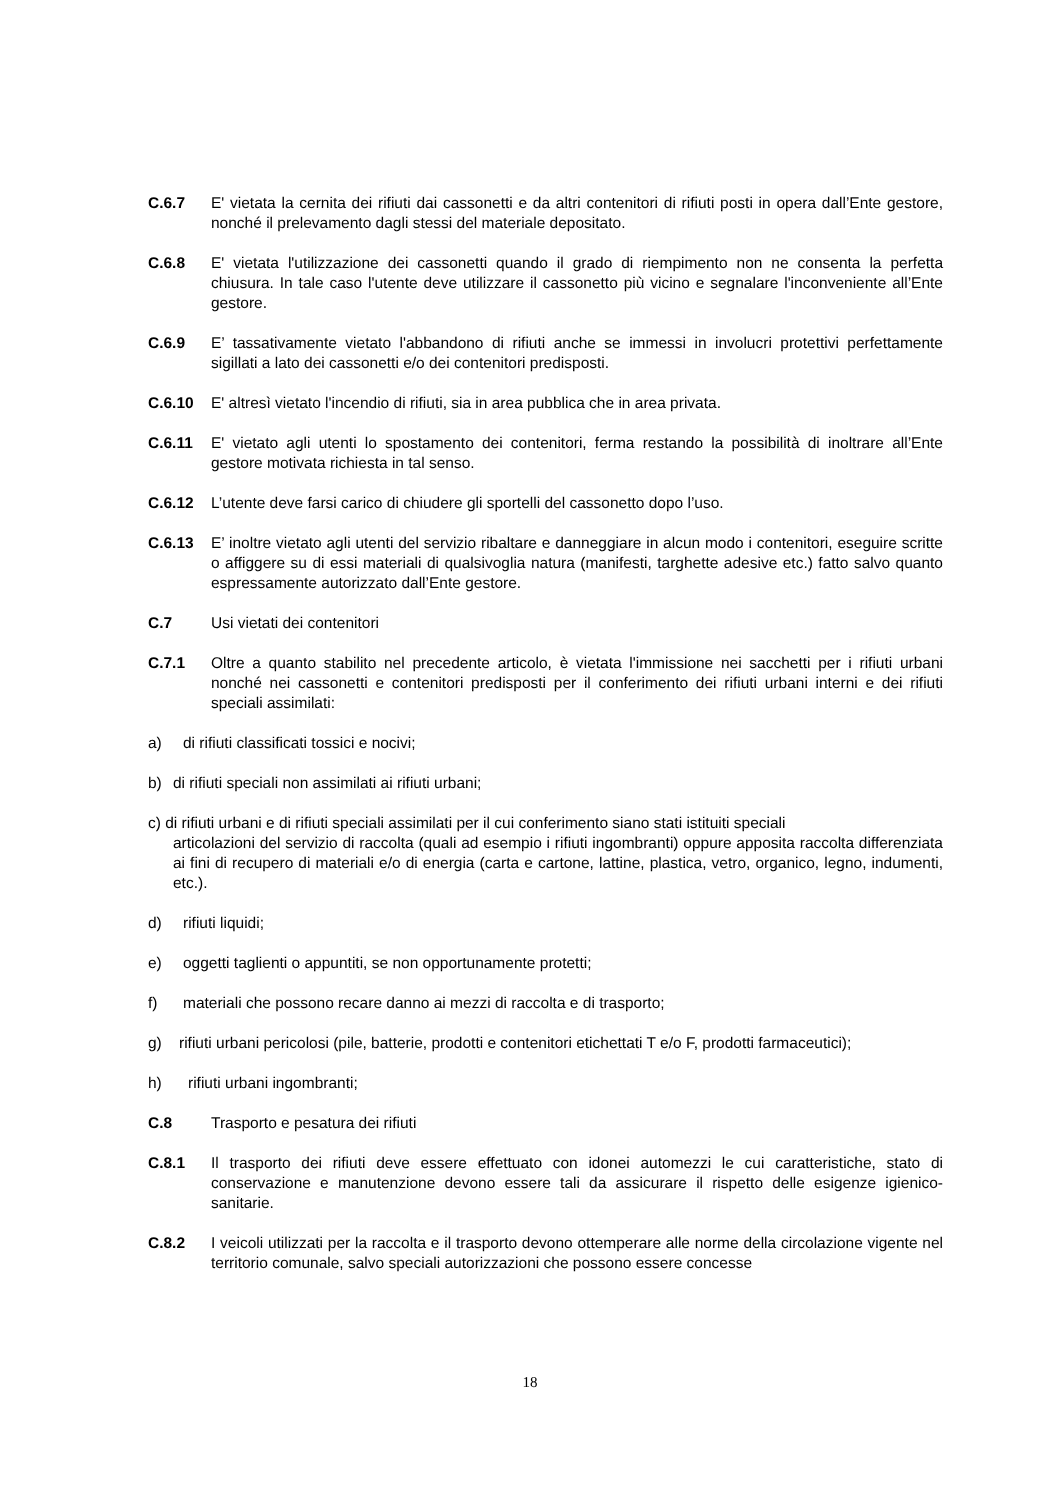C.6.7 E' vietata la cernita dei rifiuti dai cassonetti e da altri contenitori di rifiuti posti in opera dall’Ente gestore, nonché il prelevamento dagli stessi del materiale depositato.
C.6.8 E' vietata l'utilizzazione dei cassonetti quando il grado di riempimento non ne consenta la perfetta chiusura. In tale caso l'utente deve utilizzare il cassonetto più vicino e segnalare l'inconveniente all’Ente gestore.
C.6.9 E’ tassativamente vietato l'abbandono di rifiuti anche se immessi in involucri protettivi perfettamente sigillati a lato dei cassonetti e/o dei contenitori predisposti.
C.6.10 E' altresì vietato l'incendio di rifiuti, sia in area pubblica che in area privata.
C.6.11 E' vietato agli utenti lo spostamento dei contenitori, ferma restando la possibilità di inoltrare all’Ente gestore motivata richiesta in tal senso.
C.6.12 L’utente deve farsi carico di chiudere gli sportelli del cassonetto dopo l’uso.
C.6.13 E’ inoltre vietato agli utenti del servizio ribaltare e danneggiare in alcun modo i contenitori, eseguire scritte o affiggere su di essi materiali di qualsivoglia natura (manifesti, targhette adesive etc.) fatto salvo quanto espressamente autorizzato dall’Ente gestore.
C.7 Usi vietati dei contenitori
C.7.1 Oltre a quanto stabilito nel precedente articolo, è vietata l'immissione nei sacchetti per i rifiuti urbani nonché nei cassonetti e contenitori predisposti per il conferimento dei rifiuti urbani interni e dei rifiuti speciali assimilati:
a) di rifiuti classificati tossici e nocivi;
b) di rifiuti speciali non assimilati ai rifiuti urbani;
c) di rifiuti urbani e di rifiuti speciali assimilati per il cui conferimento siano stati istituiti speciali
articolazioni del servizio di raccolta (quali ad esempio i rifiuti ingombranti) oppure apposita raccolta differenziata ai fini di recupero di materiali e/o di energia (carta e cartone, lattine, plastica, vetro, organico, legno, indumenti, etc.).
d) rifiuti liquidi;
e) oggetti taglienti o appuntiti, se non opportunamente protetti;
f) materiali che possono recare danno ai mezzi di raccolta e di trasporto;
g) rifiuti urbani pericolosi (pile, batterie, prodotti e contenitori etichettati T e/o F, prodotti farmaceutici);
h) rifiuti urbani ingombranti;
C.8 Trasporto e pesatura dei rifiuti
C.8.1 Il trasporto dei rifiuti deve essere effettuato con idonei automezzi le cui caratteristiche, stato di conservazione e manutenzione devono essere tali da assicurare il rispetto delle esigenze igienico-sanitarie.
C.8.2 I veicoli utilizzati per la raccolta e il trasporto devono ottemperare alle norme della circolazione vigente nel territorio comunale, salvo speciali autorizzazioni che possono essere concesse
18